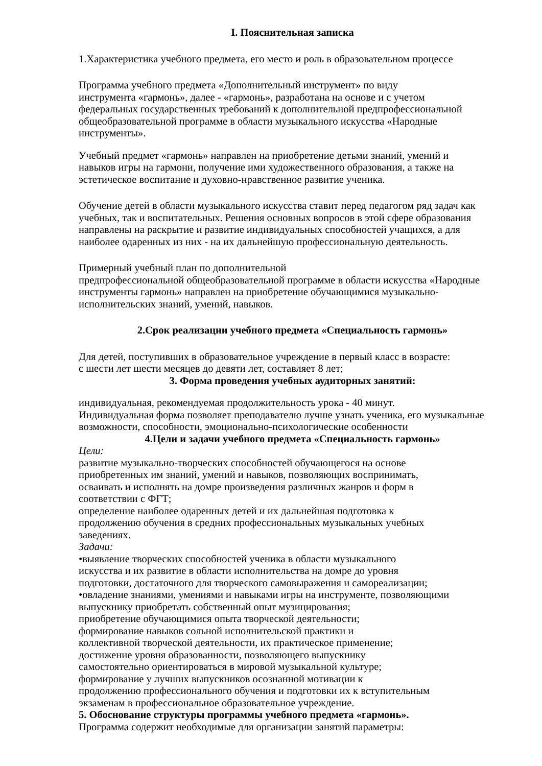I. Пояснительная записка
1.Характеристика учебного предмета, его место и роль в образовательном процессе
Программа учебного предмета «Дополнительный инструмент» по виду
инструмента «гармонь», далее - «гармонь», разработана на основе и с учетом
федеральных государственных требований к дополнительной предпрофессиональной
общеобразовательной программе в области музыкального искусства «Народные
инструменты».
Учебный предмет «гармонь» направлен на приобретение детьми знаний, умений и
навыков игры на гармони, получение ими художественного образования, а также на
эстетическое воспитание и духовно-нравственное развитие ученика.
Обучение детей в области музыкального искусства ставит перед педагогом ряд задач как
учебных, так и воспитательных. Решения основных вопросов в этой сфере образования
направлены на раскрытие и развитие индивидуальных способностей учащихся, а для
наиболее одаренных из них - на их дальнейшую профессиональную деятельность.
Примерный учебный план по дополнительной
предпрофессиональной общеобразовательной программе в области искусства «Народные
инструменты гармонь» направлен на приобретение обучающимися музыкально-
исполнительских знаний, умений, навыков.
2.Срок реализации учебного предмета «Специальность гармонь»
Для детей, поступивших в образовательное учреждение в первый класс в возрасте:
с шести лет шести месяцев до девяти лет, составляет 8 лет;
3. Форма проведения учебных аудиторных занятий:
индивидуальная, рекомендуемая продолжительность урока - 40 минут.
Индивидуальная форма позволяет преподавателю лучше узнать ученика, его музыкальные
возможности, способности, эмоционально-психологические особенности
4.Цели и задачи учебного предмета «Специальность гармонь»
Цели:
развитие музыкально-творческих способностей обучающегося на основе
приобретенных им знаний, умений и навыков, позволяющих воспринимать,
осваивать и исполнять на домре произведения различных жанров и форм в
соответствии с ФГТ;
определение наиболее одаренных детей и их дальнейшая подготовка к
продолжению обучения в средних профессиональных музыкальных учебных
заведениях.
Задачи:
•выявление творческих способностей ученика в области музыкального
искусства и их развитие в области исполнительства на домре до уровня
подготовки, достаточного для творческого самовыражения и самореализации;
•овладение знаниями, умениями и навыками игры на инструменте, позволяющими
выпускнику приобретать собственный опыт музицирования;
приобретение обучающимися опыта творческой деятельности;
формирование навыков сольной исполнительской практики и
коллективной творческой деятельности, их практическое применение;
достижение уровня образованности, позволяющего выпускнику
самостоятельно ориентироваться в мировой музыкальной культуре;
формирование у лучших выпускников осознанной мотивации к
продолжению профессионального обучения и подготовки их к вступительным
экзаменам в профессиональное образовательное учреждение.
5. Обоснование структуры программы учебного предмета «гармонь».
Программа содержит необходимые для организации занятий параметры: